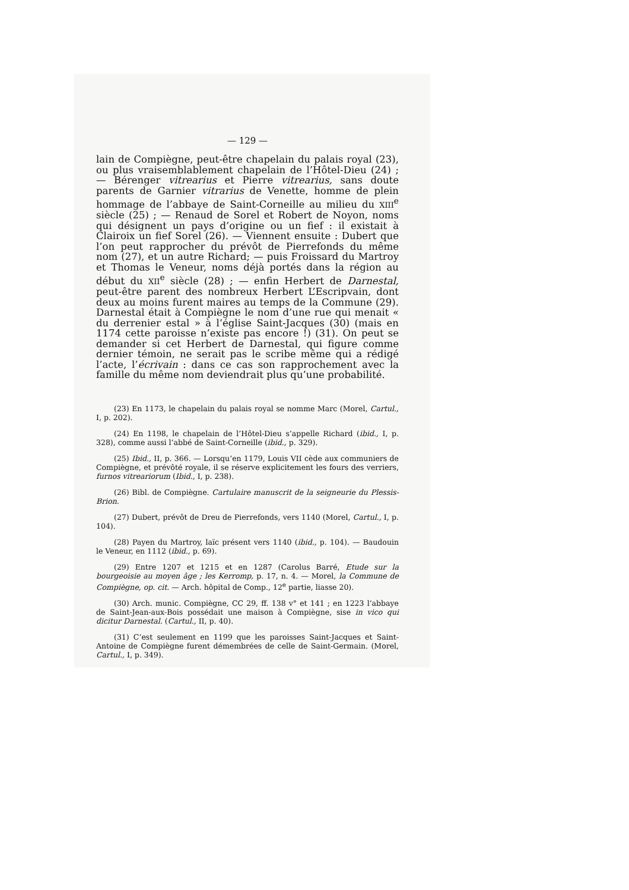— 129 —
lain de Compiègne, peut-être chapelain du palais royal (23), ou plus vraisemblablement chapelain de l’Hôtel-Dieu (24) ; — Bérenger vitrearius et Pierre vitrearius, sans doute parents de Garnier vitrarius de Venette, homme de plein hommage de l’abbaye de Saint-Corneille au milieu du XIII<sup>e</sup> siècle (25) ; — Renaud de Sorel et Robert de Noyon, noms qui désignent un pays d’origine ou un fief : il existait à Clairoix un fief Sorel (26). — Viennent ensuite : Dubert que l’on peut rapprocher du prévôt de Pierrefonds du même nom (27), et un autre Richard; — puis Froissard du Martroy et Thomas le Veneur, noms déjà portés dans la région au début du XII<sup>e</sup> siècle (28) ; — enfin Herbert de Darnestal, peut-être parent des nombreux Herbert L’Escripvain, dont deux au moins furent maires au temps de la Commune (29). Darnestal était à Compiègne le nom d’une rue qui menait « du derrenier estal » à l’église Saint-Jacques (30) (mais en 1174 cette paroisse n’existe pas encore !) (31). On peut se demander si cet Herbert de Darnestal, qui figure comme dernier témoin, ne serait pas le scribe même qui a rédigé l’acte, l’écrivain : dans ce cas son rapprochement avec la famille du même nom deviendrait plus qu’une probabilité.
(23) En 1173, le chapelain du palais royal se nomme Marc (Morel, Cartul., I, p. 202).
(24) En 1198, le chapelain de l’Hôtel-Dieu s’appelle Richard (ibid., I, p. 328), comme aussi l’abbé de Saint-Corneille (ibid., p. 329).
(25) Ibid., II, p. 366. — Lorsqu’en 1179, Louis VII cède aux communiers de Compiègne, et prévôté royale, il se réserve explicitement les fours des verriers, furnos vitreariorum (Ibid., I, p. 238).
(26) Bibl. de Compiègne. Cartulaire manuscrit de la seigneurie du Plessis-Brion.
(27) Dubert, prévôt de Dreu de Pierrefonds, vers 1140 (Morel, Cartul., I, p. 104).
(28) Payen du Martroy, laïc présent vers 1140 (ibid., p. 104). — Baudouin le Veneur, en 1112 (ibid., p. 69).
(29) Entre 1207 et 1215 et en 1287 (Carolus Barré, Etude sur la bourgeoisie au moyen âge ; les Kerromp, p. 17, n. 4. — Morel, la Commune de Compiègne, op. cit. — Arch. hôpital de Comp., 12<sup>e</sup> partie, liasse 20).
(30) Arch. munic. Compiègne, CC 29, ff. 138 v° et 141 ; en 1223 l’abbaye de Saint-Jean-aux-Bois possédait une maison à Compiègne, sise in vico qui dicitur Darnestal. (Cartul., II, p. 40).
(31) C’est seulement en 1199 que les paroisses Saint-Jacques et Saint-Antoine de Compiègne furent démembrées de celle de Saint-Germain. (Morel, Cartul., I, p. 349).